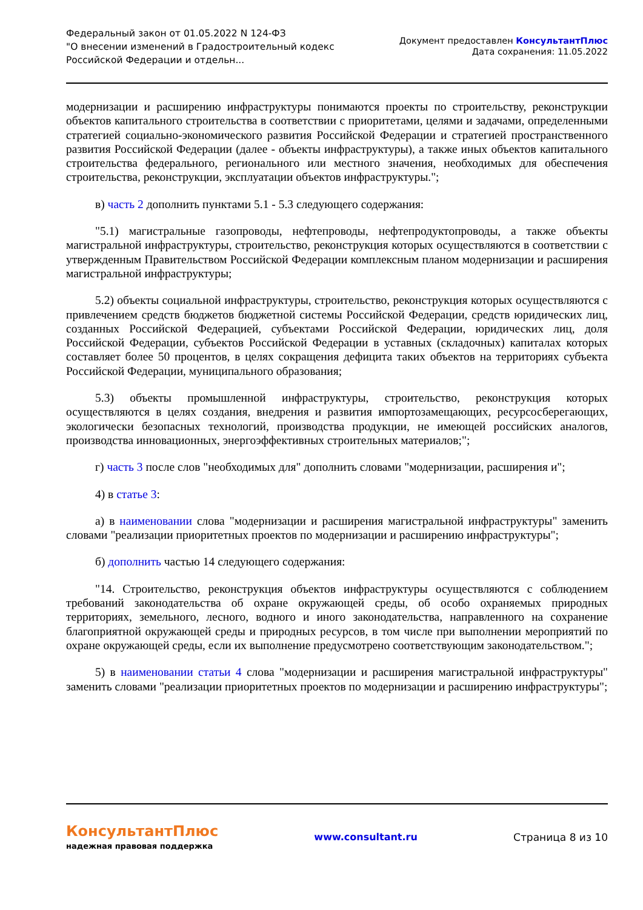Федеральный закон от 01.05.2022 N 124-ФЗ
"О внесении изменений в Градостроительный кодекс
Российской Федерации и отдельн...
Документ предоставлен КонсультантПлюс
Дата сохранения: 11.05.2022
модернизации и расширению инфраструктуры понимаются проекты по строительству, реконструкции объектов капитального строительства в соответствии с приоритетами, целями и задачами, определенными стратегией социально-экономического развития Российской Федерации и стратегией пространственного развития Российской Федерации (далее - объекты инфраструктуры), а также иных объектов капитального строительства федерального, регионального или местного значения, необходимых для обеспечения строительства, реконструкции, эксплуатации объектов инфраструктуры.";
в) часть 2 дополнить пунктами 5.1 - 5.3 следующего содержания:
"5.1) магистральные газопроводы, нефтепроводы, нефтепродуктопроводы, а также объекты магистральной инфраструктуры, строительство, реконструкция которых осуществляются в соответствии с утвержденным Правительством Российской Федерации комплексным планом модернизации и расширения магистральной инфраструктуры;
5.2) объекты социальной инфраструктуры, строительство, реконструкция которых осуществляются с привлечением средств бюджетов бюджетной системы Российской Федерации, средств юридических лиц, созданных Российской Федерацией, субъектами Российской Федерации, юридических лиц, доля Российской Федерации, субъектов Российской Федерации в уставных (складочных) капиталах которых составляет более 50 процентов, в целях сокращения дефицита таких объектов на территориях субъекта Российской Федерации, муниципального образования;
5.3) объекты промышленной инфраструктуры, строительство, реконструкция которых осуществляются в целях создания, внедрения и развития импортозамещающих, ресурсосберегающих, экологически безопасных технологий, производства продукции, не имеющей российских аналогов, производства инновационных, энергоэффективных строительных материалов;";
г) часть 3 после слов "необходимых для" дополнить словами "модернизации, расширения и";
4) в статье 3:
а) в наименовании слова "модернизации и расширения магистральной инфраструктуры" заменить словами "реализации приоритетных проектов по модернизации и расширению инфраструктуры";
б) дополнить частью 14 следующего содержания:
"14. Строительство, реконструкция объектов инфраструктуры осуществляются с соблюдением требований законодательства об охране окружающей среды, об особо охраняемых природных территориях, земельного, лесного, водного и иного законодательства, направленного на сохранение благоприятной окружающей среды и природных ресурсов, в том числе при выполнении мероприятий по охране окружающей среды, если их выполнение предусмотрено соответствующим законодательством.";
5) в наименовании статьи 4 слова "модернизации и расширения магистральной инфраструктуры" заменить словами "реализации приоритетных проектов по модернизации и расширению инфраструктуры";
КонсультантПлюс
надежная правовая поддержка
www.consultant.ru Страница 8 из 10